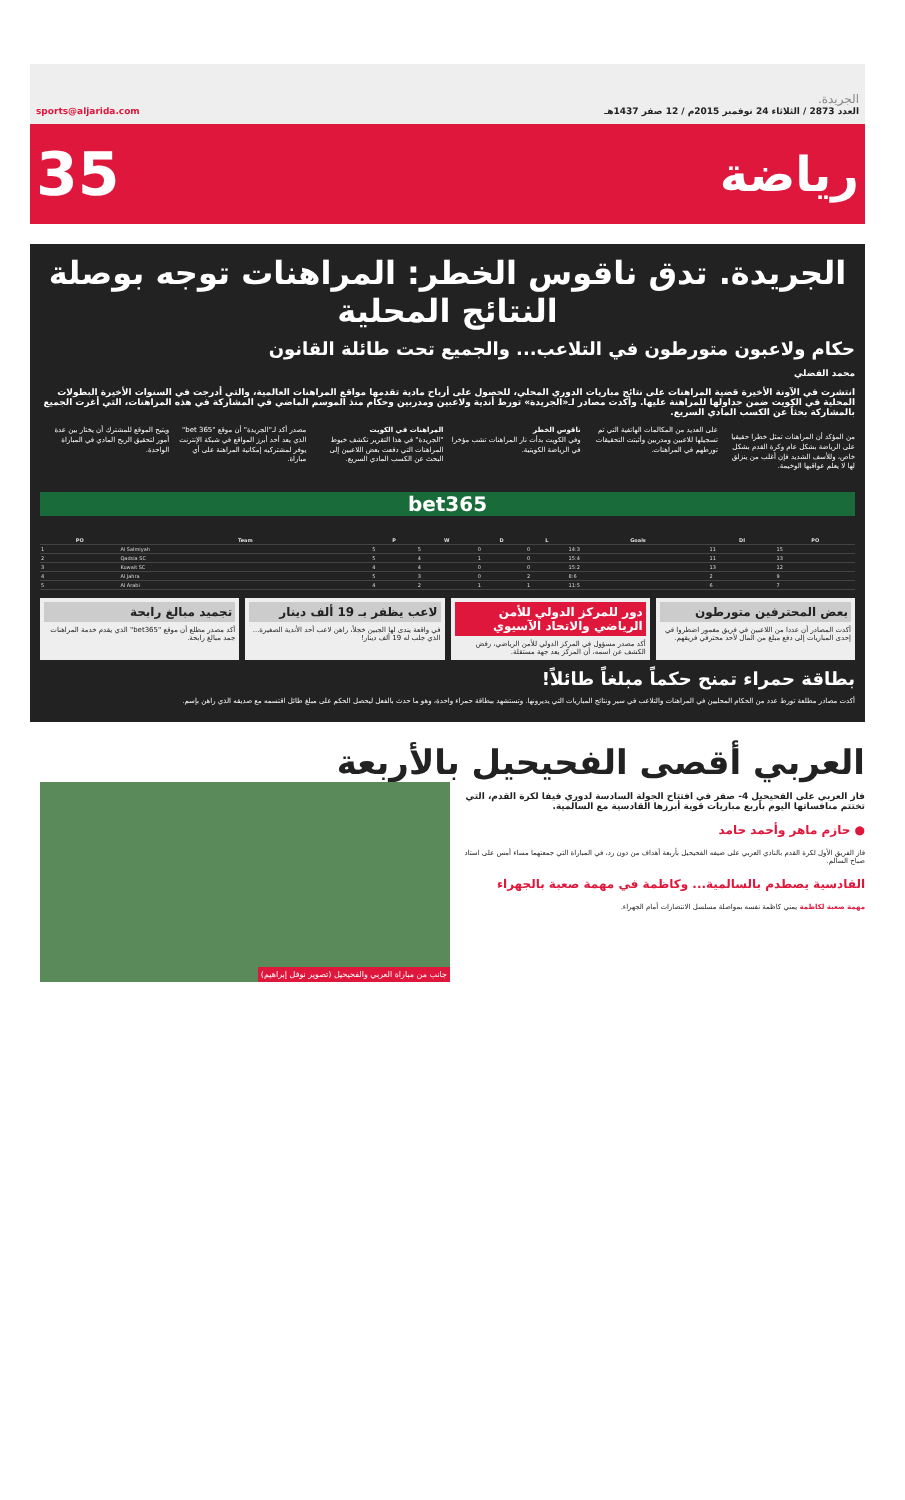الجريدة.
العدد 2873 / الثلاثاء 24 نوفمبر 2015م / 12 صفر 1437هـ
sports@aljarida.com
رياضة
35
الجريدة. تدق ناقوس الخطر: المراهنات توجه بوصلة النتائج المحلية
حكام ولاعبون متورطون في التلاعب... والجميع تحت طائلة القانون
محمد الفضلي
انتشرت في الآونة الأخيرة قضية المراهنات على نتائج مباريات الدوري المحلي، للحصول على أرباح مادية تقدمها مواقع المراهنات العالمية، والتي أدرجت في السنوات الأخيرة البطولات المحلية في الكويت ضمن جداولها للمراهنة عليها. وأكدت مصادر لـ«الجريدة» تورط أندية ولاعبين ومدربين وحكام منذ الموسم الماضي في المشاركة في هذه المراهنات، التي أغرت الجميع بالمشاركة بحثاً عن الكسب المادي السريع.
من المؤكد أن المراهنات تمثل خطرا حقيقيا على الرياضة بشكل عام وكرة القدم بشكل خاص، وللأسف الشديد فإن أغلب من ينزلق لها لا يعلم عواقبها الوخيمة.
على العديد من المكالمات الهاتفية التي تم تسجيلها للاعبين ومدربين وأثبتت التحقيقات تورطهم في المراهنات.
ناقوس الخطر
وفي الكويت بدأت نار المراهنات تشب مؤخرا في الرياضة الكويتية.
المراهنات في الكويت
"الجريدة" في هذا التقرير تكشف خيوط المراهنات التي دفعت بعض اللاعبين إلى البحث عن الكسب المادي السريع.
مصدر أكد لـ"الجريدة" أن موقع "bet 365" الذي يعد أحد أبرز المواقع في شبكة الإنترنت يوفر لمشتركيه إمكانية المراهنة على أي مباراة.
ويتيح الموقع للمشترك أن يختار بين عدة أمور لتحقيق الربح المادي في المباراة الواحدة.
bet365
| PO | Team | P | W | D | L | Goals | DI | PO |
| --- | --- | --- | --- | --- | --- | --- | --- | --- |
| 1 | Al Salmiyah | 5 | 5 | 0 | 0 | 14:3 | 11 | 15 |
| 2 | Qadsia SC | 5 | 4 | 1 | 0 | 15:4 | 11 | 13 |
| 3 | Kuwait SC | 4 | 4 | 0 | 0 | 15:2 | 13 | 12 |
| 4 | Al Jahra | 5 | 3 | 0 | 2 | 8:6 | 2 | 9 |
| 5 | Al Arabi | 4 | 2 | 1 | 1 | 11:5 | 6 | 7 |
بعض المحترفين متورطون
أكدت المصادر أن عددا من اللاعبين في فريق مغمور اضطروا في إحدى المباريات إلى دفع مبلغ من المال لأحد محترفي فريقهم.
دور للمركز الدولي للأمن الرياضي والاتحاد الآسيوي
أكد مصدر مسؤول في المركز الدولي للأمن الرياضي، رفض الكشف عن اسمه، أن المركز يعد جهة مستقلة.
لاعب يظفر بـ 19 ألف دينار
في واقعة يندى لها الجبين خجلاً، راهن لاعب أحد الأندية الصغيرة... الذي جلب له 19 ألف دينار!
تجميد مبالغ رابحة
أكد مصدر مطلع أن موقع "bet365" الذي يقدم خدمة المراهنات جمد مبالغ رابحة.
بطاقة حمراء تمنح حكماً مبلغاً طائلاً!
أكدت مصادر مطلعة تورط عدد من الحكام المحليين في المراهنات والتلاعب في سير ونتائج المباريات التي يديرونها. وتستشهد ببطاقة حمراء واحدة، وهو ما حدث بالفعل ليحصل الحكم على مبلغ طائل اقتسمه مع صديقه الذي راهن بإسم.
العربي أقصى الفحيحيل بالأربعة
جانب من مباراة العربي والفحيحيل (تصوير نوفل إبراهيم)
فاز العربي على الفحيحيل 4- صفر في افتتاح الجولة السادسة لدوري فيفا لكرة القدم، التي تختتم منافساتها اليوم بأربع مباريات قوية أبرزها القادسية مع السالمية.
● حازم ماهر وأحمد حامد
فاز الفريق الأول لكرة القدم بالنادي العربي على ضيفه الفحيحيل بأربعة أهداف من دون رد، في المباراة التي جمعتهما مساء أمس على استاد صباح السالم.
القادسية يصطدم بالسالمية... وكاظمة في مهمة صعبة بالجهراء
مهمة صعبة لكاظمة يمني كاظمة نفسه بمواصلة مسلسل الانتصارات أمام الجهراء.